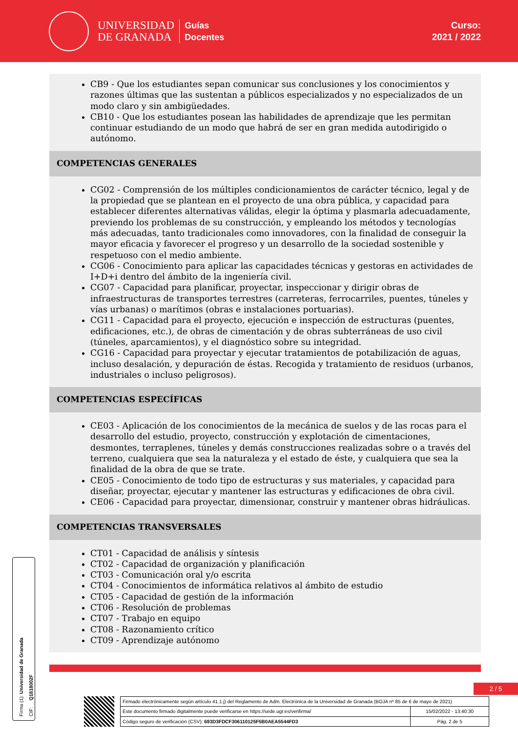UNIVERSIDAD
DE GRANADA
Guías
Docentes
Curso:
2021 / 2022
CB9 - Que los estudiantes sepan comunicar sus conclusiones y los conocimientos y razones últimas que las sustentan a públicos especializados y no especializados de un modo claro y sin ambigüedades.
CB10 - Que los estudiantes posean las habilidades de aprendizaje que les permitan continuar estudiando de un modo que habrá de ser en gran medida autodirigido o autónomo.
COMPETENCIAS GENERALES
CG02 - Comprensión de los múltiples condicionamientos de carácter técnico, legal y de la propiedad que se plantean en el proyecto de una obra pública, y capacidad para establecer diferentes alternativas válidas, elegir la óptima y plasmarla adecuadamente, previendo los problemas de su construcción, y empleando los métodos y tecnologías más adecuadas, tanto tradicionales como innovadores, con la finalidad de conseguir la mayor eficacia y favorecer el progreso y un desarrollo de la sociedad sostenible y respetuoso con el medio ambiente.
CG06 - Conocimiento para aplicar las capacidades técnicas y gestoras en actividades de I+D+i dentro del ámbito de la ingeniería civil.
CG07 - Capacidad para planificar, proyectar, inspeccionar y dirigir obras de infraestructuras de transportes terrestres (carreteras, ferrocarriles, puentes, túneles y vías urbanas) o marítimos (obras e instalaciones portuarias).
CG11 - Capacidad para el proyecto, ejecución e inspección de estructuras (puentes, edificaciones, etc.), de obras de cimentación y de obras subterráneas de uso civil (túneles, aparcamientos), y el diagnóstico sobre su integridad.
CG16 - Capacidad para proyectar y ejecutar tratamientos de potabilización de aguas, incluso desalación, y depuración de éstas. Recogida y tratamiento de residuos (urbanos, industriales o incluso peligrosos).
COMPETENCIAS ESPECÍFICAS
CE03 - Aplicación de los conocimientos de la mecánica de suelos y de las rocas para el desarrollo del estudio, proyecto, construcción y explotación de cimentaciones, desmontes, terraplenes, túneles y demás construcciones realizadas sobre o a través del terreno, cualquiera que sea la naturaleza y el estado de éste, y cualquiera que sea la finalidad de la obra de que se trate.
CE05 - Conocimiento de todo tipo de estructuras y sus materiales, y capacidad para diseñar, proyectar, ejecutar y mantener las estructuras y edificaciones de obra civil.
CE06 - Capacidad para proyectar, dimensionar, construir y mantener obras hidráulicas.
COMPETENCIAS TRANSVERSALES
CT01 - Capacidad de análisis y síntesis
CT02 - Capacidad de organización y planificación
CT03 - Comunicación oral y/o escrita
CT04 - Conocimientos de informática relativos al ámbito de estudio
CT05 - Capacidad de gestión de la información
CT06 - Resolución de problemas
CT07 - Trabajo en equipo
CT08 - Razonamiento crítico
CT09 - Aprendizaje autónomo
Firma (1): Universidad de Granada
CIF: Q1818002F
2 / 5
| Firmado electrónicamente según artículo 41.1.j) del Reglamento de Adm. Electrónica de la Universidad de Granada (BOJA nº 85 de 6 de mayo de 2021) | |
| Este documento firmado digitalmente puede verificarse en https://sede.ugr.es/verifirma/ | 15/02/2022 - 13:40:30 |
| Código seguro de verificación (CSV): 693D3FDCF306110125F5B0AEA5544FD3 | Pág. 2 de 5 |